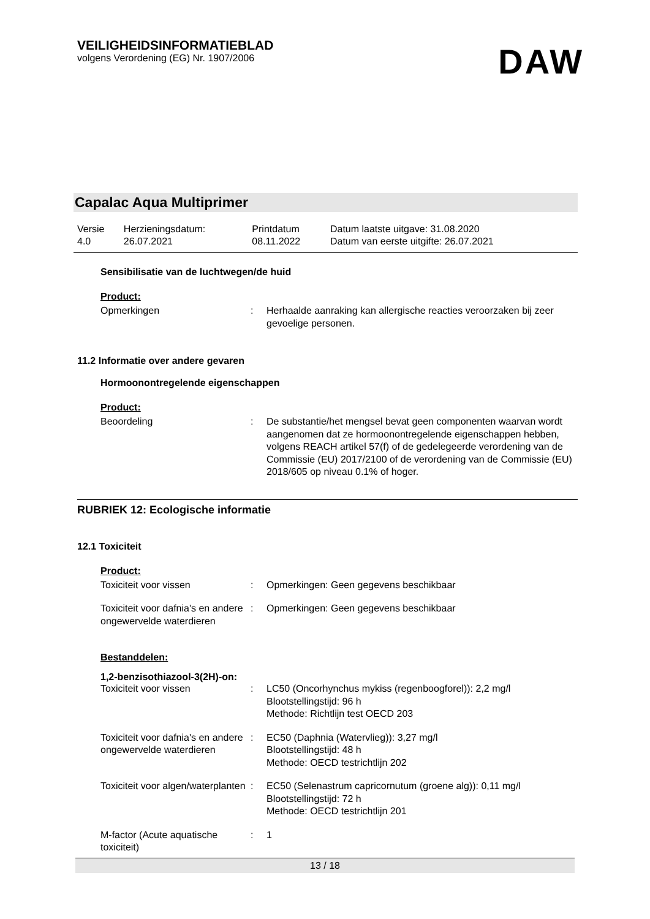VEILIGHEIDSINFORMATIEBLAD
volgens Verordening (EG) Nr. 1907/2006
DAW
Capalac Aqua Multiprimer
| Versie 4.0 | Herzieningsdatum: 26.07.2021 | Printdatum 08.11.2022 | Datum laatste uitgave: 31.08.2020 Datum van eerste uitgifte: 26.07.2021 |
Sensibilisatie van de luchtwegen/de huid
Product:
| Opmerkingen | : | Herhaalde aanraking kan allergische reacties veroorzaken bij zeer gevoelige personen. |
11.2 Informatie over andere gevaren
Hormoonontregelende eigenschappen
Product:
| Beoordeling | : | De substantie/het mengsel bevat geen componenten waarvan wordt aangenomen dat ze hormoonontregelende eigenschappen hebben, volgens REACH artikel 57(f) of de gedelegeerde verordening van de Commissie (EU) 2017/2100 of de verordening van de Commissie (EU) 2018/605 op niveau 0.1% of hoger. |
RUBRIEK 12: Ecologische informatie
12.1 Toxiciteit
Product:
| Toxiciteit voor vissen | : | Opmerkingen: Geen gegevens beschikbaar |
| Toxiciteit voor dafnia's en andere ongewervelde waterdieren | : | Opmerkingen: Geen gegevens beschikbaar |
Bestanddelen:
1,2-benzisothiazool-3(2H)-on:
| Toxiciteit voor vissen | : | LC50 (Oncorhynchus mykiss (regenboogforel)): 2,2 mg/l Blootstellingstijd: 96 h Methode: Richtlijn test OECD 203 |
| Toxiciteit voor dafnia's en andere ongewervelde waterdieren | : | EC50 (Daphnia (Watervlieg)): 3,27 mg/l Blootstellingstijd: 48 h Methode: OECD testrichtlijn 202 |
| Toxiciteit voor algen/waterplanten | : | EC50 (Selenastrum capricornutum (groene alg)): 0,11 mg/l Blootstellingstijd: 72 h Methode: OECD testrichtlijn 201 |
| M-factor (Acute aquatische toxiciteit) | : | 1 |
13 / 18